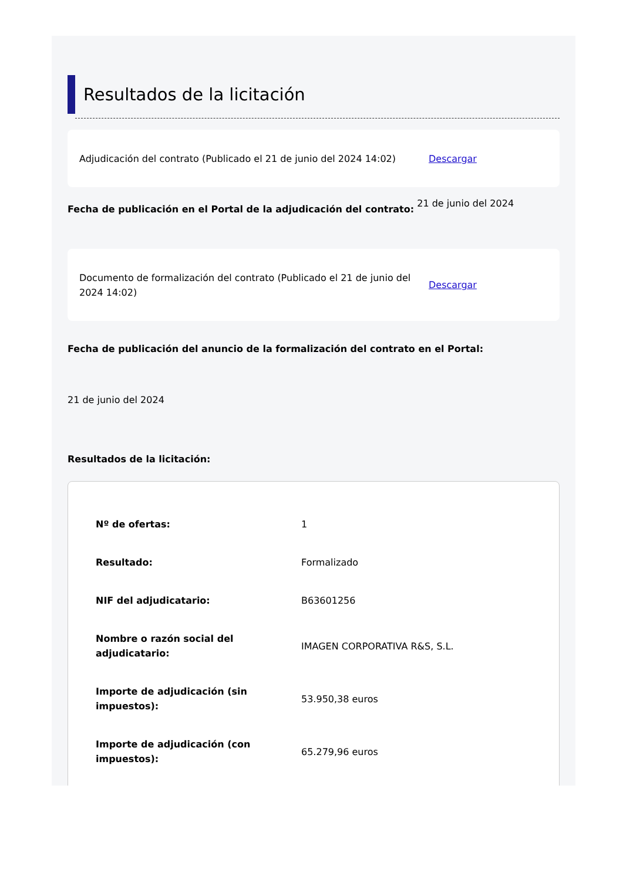Resultados de la licitación
Adjudicación del contrato (Publicado el 21 de junio del 2024 14:02)
Descargar
Fecha de publicación en el Portal de la adjudicación del contrato: 21 de junio del 2024
Documento de formalización del contrato (Publicado el 21 de junio del 2024 14:02)
Descargar
Fecha de publicación del anuncio de la formalización del contrato en el Portal:
21 de junio del 2024
Resultados de la licitación:
| Nº de ofertas: | 1 |
| Resultado: | Formalizado |
| NIF del adjudicatario: | B63601256 |
| Nombre o razón social del adjudicatario: | IMAGEN CORPORATIVA R&S, S.L. |
| Importe de adjudicación (sin impuestos): | 53.950,38 euros |
| Importe de adjudicación (con impuestos): | 65.279,96 euros |